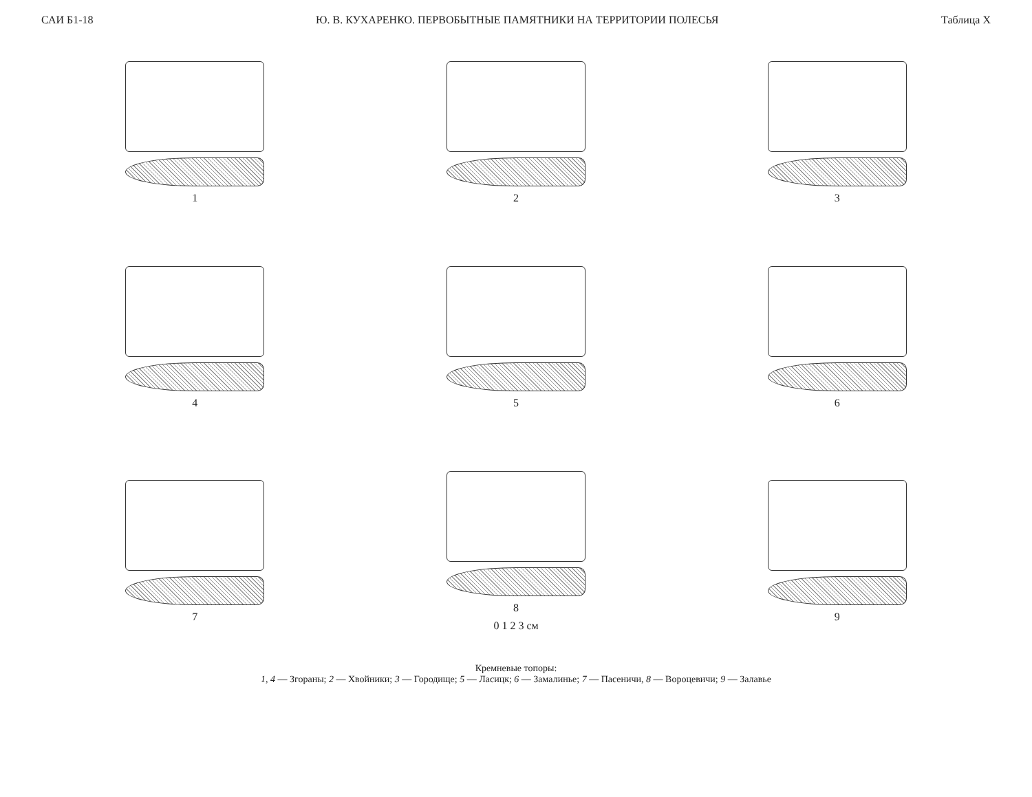САИ Б1-18 Ю. В. КУХАРЕНКО. ПЕРВОБЫТНЫЕ ПАМЯТНИКИ НА ТЕРРИТОРИИ ПОЛЕСЬЯ Таблица X
1
2
3
4
5
6
7
8
0 1 2 3 см
9
Кремневые топоры:
1, 4 — Згораны; 2 — Хвойники; 3 — Городище; 5 — Ласицк; 6 — Замалинье; 7 — Пасеничи, 8 — Вороцевичи; 9 — Залавье